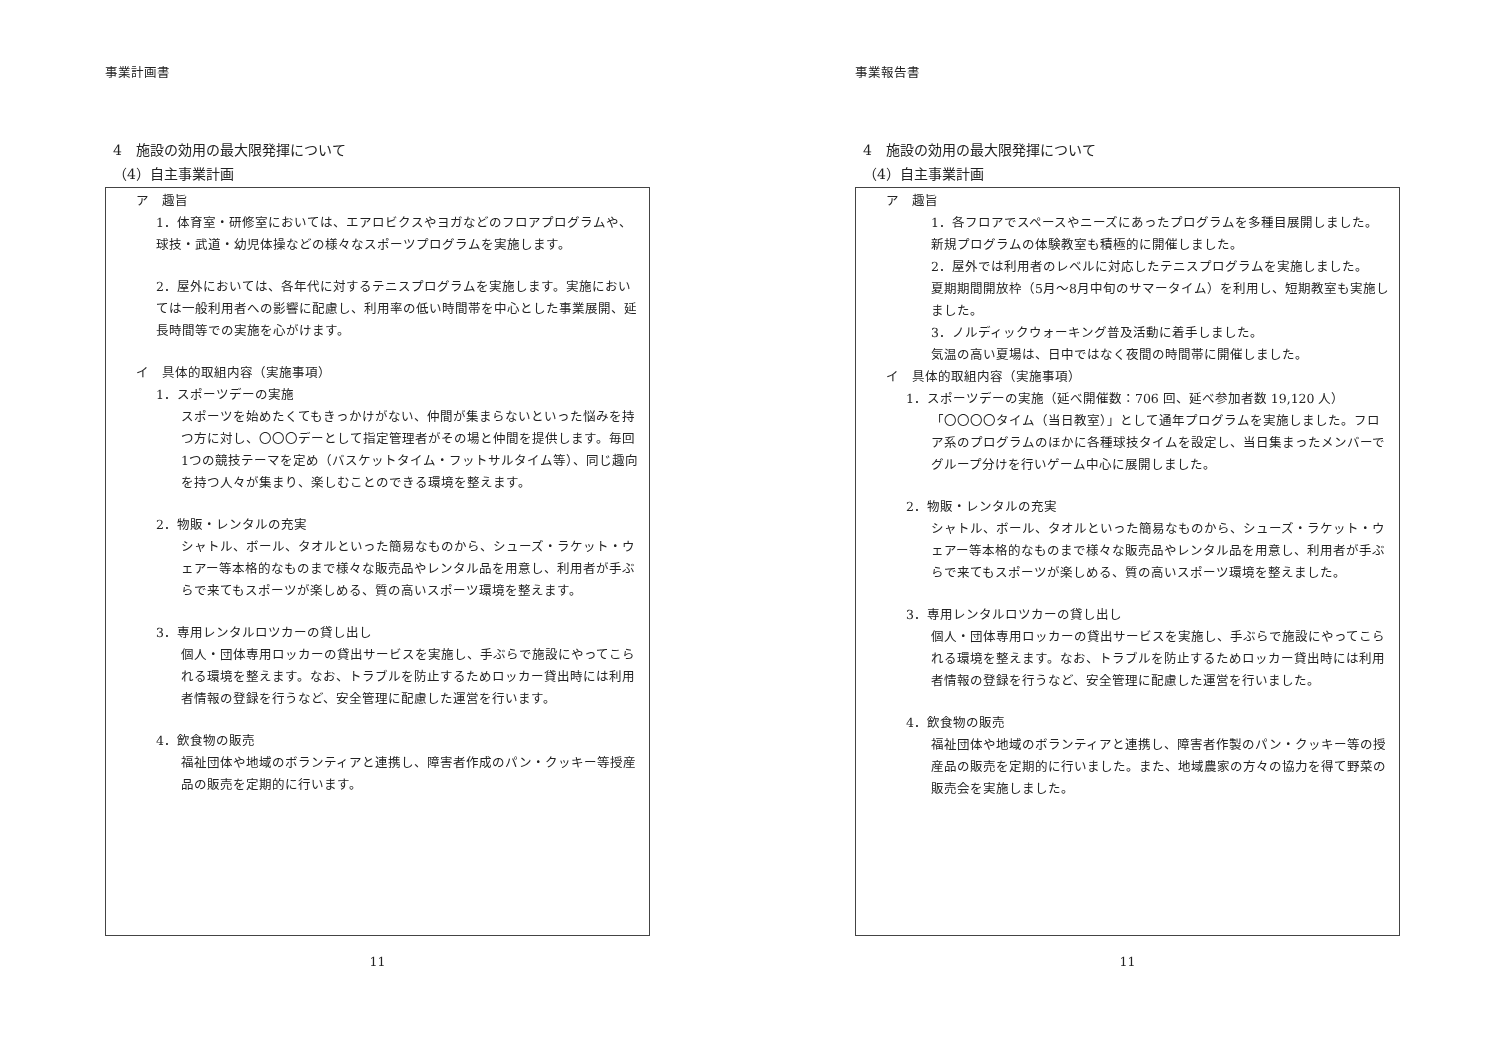事業計画書
4　施設の効用の最大限発揮について
（4）自主事業計画
ア　趣旨
1．体育室・研修室においては、エアロビクスやヨガなどのフロアプログラムや、球技・武道・幼児体操などの様々なスポーツプログラムを実施します。
2．屋外においては、各年代に対するテニスプログラムを実施します。実施においては一般利用者への影響に配慮し、利用率の低い時間帯を中心とした事業展開、延長時間等での実施を心がけます。
イ　具体的取組内容（実施事項）
1．スポーツデーの実施
スポーツを始めたくてもきっかけがない、仲間が集まらないといった悩みを持つ方に対し、〇〇〇デーとして指定管理者がその場と仲間を提供します。毎回1つの競技テーマを定め（バスケットタイム・フットサルタイム等）、同じ趣向を持つ人々が集まり、楽しむことのできる環境を整えます。
2．物販・レンタルの充実
シャトル、ボール、タオルといった簡易なものから、シューズ・ラケット・ウェアー等本格的なものまで様々な販売品やレンタル品を用意し、利用者が手ぶらで来てもスポーツが楽しめる、質の高いスポーツ環境を整えます。
3．専用レンタルロツカーの貸し出し
個人・団体専用ロッカーの貸出サービスを実施し、手ぶらで施設にやってこられる環境を整えます。なお、トラブルを防止するためロッカー貸出時には利用者情報の登録を行うなど、安全管理に配慮した運営を行います。
4．飲食物の販売
福祉団体や地域のボランティアと連携し、障害者作成のパン・クッキー等授産品の販売を定期的に行います。
11
事業報告書
4　施設の効用の最大限発揮について
（4）自主事業計画
ア　趣旨
1．各フロアでスペースやニーズにあったプログラムを多種目展開しました。新規プログラムの体験教室も積極的に開催しました。
2．屋外では利用者のレベルに対応したテニスプログラムを実施しました。
夏期期間開放枠（5月～8月中旬のサマータイム）を利用し、短期教室も実施しました。
3．ノルディックウォーキング普及活動に着手しました。
気温の高い夏場は、日中ではなく夜間の時間帯に開催しました。
イ　具体的取組内容（実施事項）
1．スポーツデーの実施（延べ開催数：706 回、延べ参加者数 19,120 人）
「〇〇〇〇タイム（当日教室）」として通年プログラムを実施しました。フロア系のプログラムのほかに各種球技タイムを設定し、当日集まったメンバーでグループ分けを行いゲーム中心に展開しました。
2．物販・レンタルの充実
シャトル、ボール、タオルといった簡易なものから、シューズ・ラケット・ウェアー等本格的なものまで様々な販売品やレンタル品を用意し、利用者が手ぶらで来てもスポーツが楽しめる、質の高いスポーツ環境を整えました。
3．専用レンタルロツカーの貸し出し
個人・団体専用ロッカーの貸出サービスを実施し、手ぶらで施設にやってこられる環境を整えます。なお、トラブルを防止するためロッカー貸出時には利用者情報の登録を行うなど、安全管理に配慮した運営を行いました。
4．飲食物の販売
福祉団体や地域のボランティアと連携し、障害者作製のパン・クッキー等の授産品の販売を定期的に行いました。また、地域農家の方々の協力を得て野菜の販売会を実施しました。
11